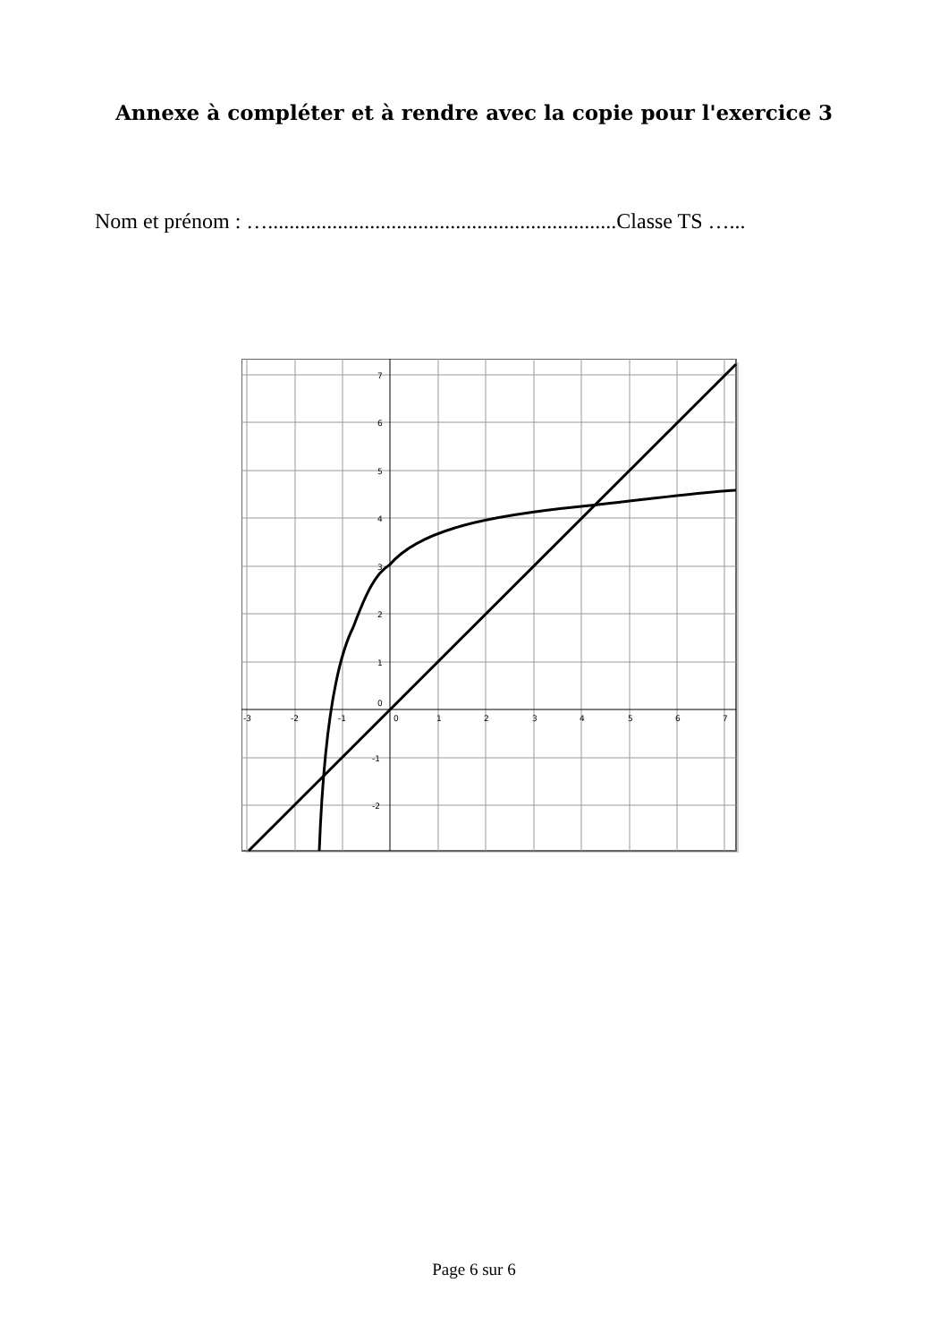Annexe à compléter et à rendre avec la copie pour l'exercice 3
Nom et prénom : ….................................................................Classe TS …...
-3
-2
-1
0
1
2
3
4
5
6
7
7
6
5
4
3
2
1
0
-1
-2
Page 6 sur 6